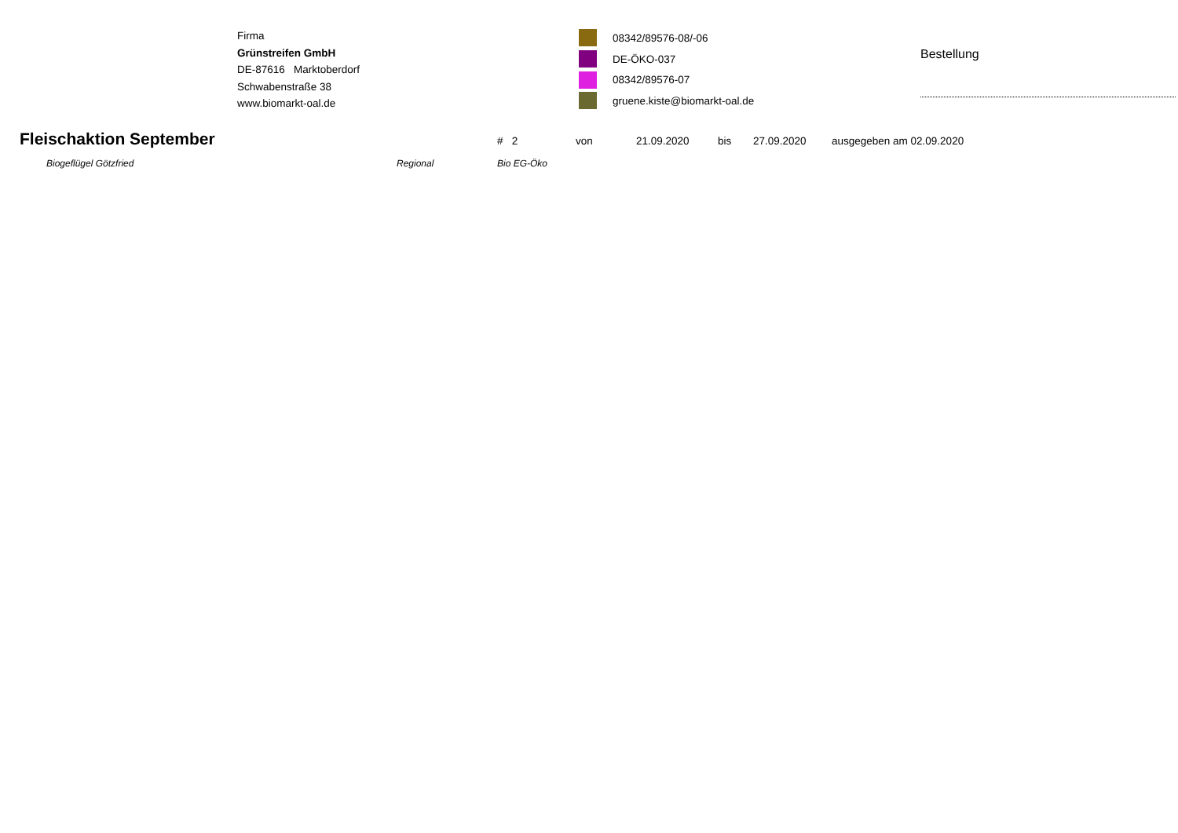Firma
Grünstreifen GmbH
DE-87616 Marktoberdorf
Schwabenstraße 38
www.biomarkt-oal.de
08342/89576-08/-06
DE-ÖKO-037
08342/89576-07
gruene.kiste@biomarkt-oal.de
Bestellung
Fleischaktion September
# 2 von 21.09.2020 bis 27.09.2020 ausgegeben am 02.09.2020
Biogeflügel Götzfried Regional Bio EG-Öko